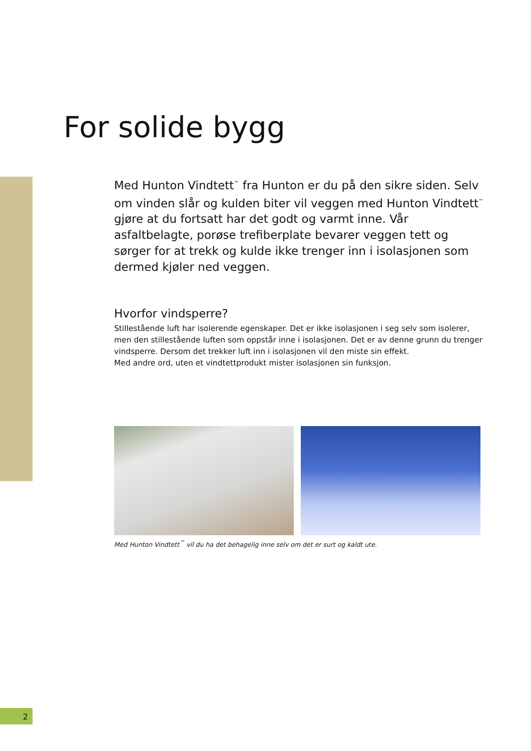For solide bygg
Med Hunton Vindtett<sup>™</sup> fra Hunton er du på den sikre siden. Selv om vinden slår og kulden biter vil veggen med Hunton Vindtett<sup>™</sup> gjøre at du fortsatt har det godt og varmt inne. Vår asfaltbelagte, porøse trefiberplate bevarer veggen tett og sørger for at trekk og kulde ikke trenger inn i isolasjonen som dermed kjøler ned veggen.
Hvorfor vindsperre?
Stillestående luft har isolerende egenskaper. Det er ikke isolasjonen i seg selv som isolerer, men den stillestående luften som oppstår inne i isolasjonen. Det er av denne grunn du trenger vindsperre. Dersom det trekker luft inn i isolasjonen vil den miste sin effekt.
Med andre ord, uten et vindtettprodukt mister isolasjonen sin funksjon.
Med Hunton Vindtett<sup>™</sup> vil du ha det behagelig inne selv om det er surt og kaldt ute.
2